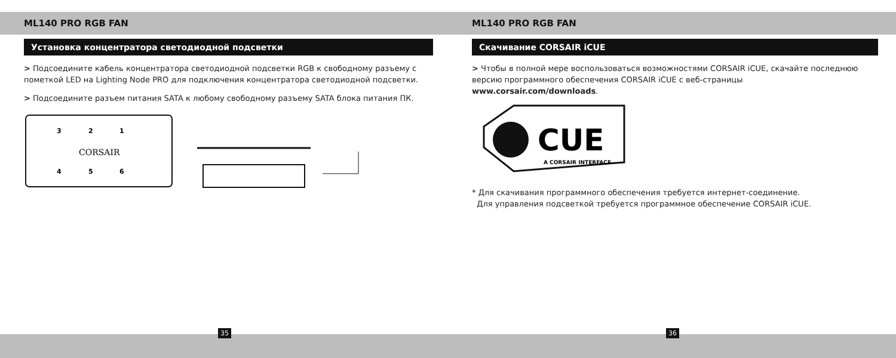ML140 PRO RGB FAN
Установка концентратора светодиодной подсветки
> Подсоедините кабель концентратора светодиодной подсветки RGB к свободному разъему с пометкой LED на Lighting Node PRO для подключения концентратора светодиодной подсветки.
> Подсоедините разъем питания SATA к любому свободному разъему SATA блока питания ПК.
3
2
1
4
5
6
CORSAIR
35
ML140 PRO RGB FAN
Скачивание CORSAIR iCUE
> Чтобы в полной мере воспользоваться возможностями CORSAIR iCUE, скачайте последнюю версию программного обеспечения CORSAIR iCUE с веб-страницы
www.corsair.com/downloads.
CUE
A CORSAIR INTERFACE
* Для скачивания программного обеспечения требуется интернет-соединение.
Для управления подсветкой требуется программное обеспечение CORSAIR iCUE.
36